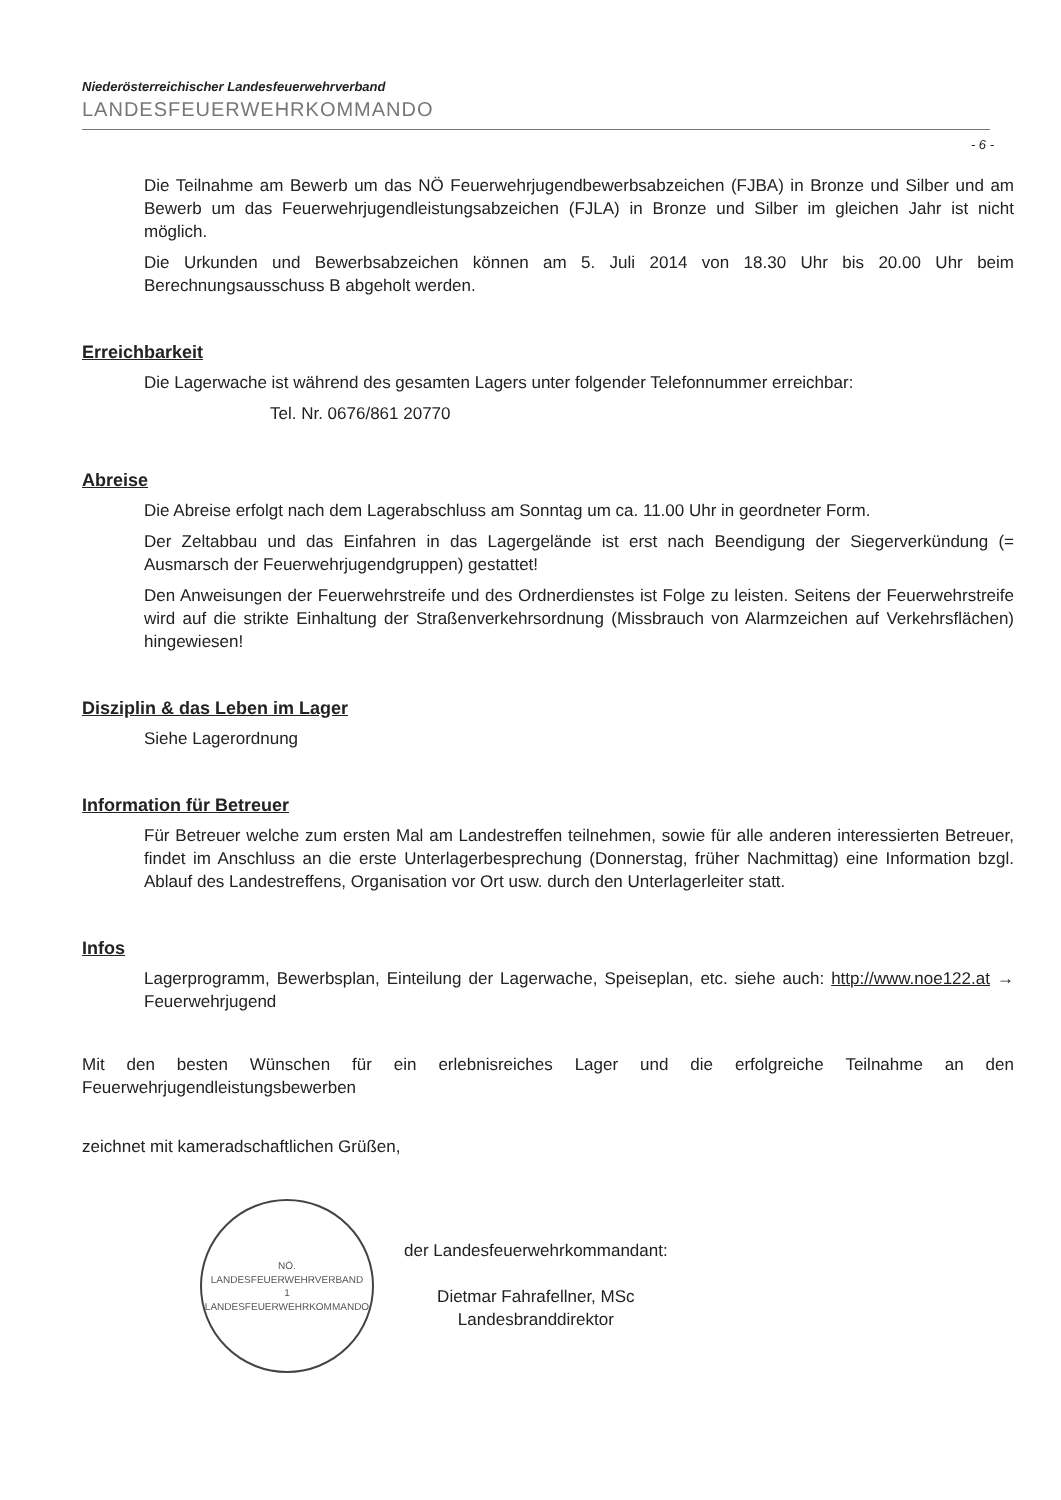Niederösterreichischer Landesfeuerwehrverband
LANDESFEUERWEHRKOMMANDO
- 6 -
Die Teilnahme am Bewerb um das NÖ Feuerwehrjugendbewerbsabzeichen (FJBA) in Bronze und Silber und am Bewerb um das Feuerwehrjugendleistungsabzeichen (FJLA) in Bronze und Silber im gleichen Jahr ist nicht möglich.
Die Urkunden und Bewerbsabzeichen können am 5. Juli 2014 von 18.30 Uhr bis 20.00 Uhr beim Berechnungsausschuss B abgeholt werden.
Erreichbarkeit
Die Lagerwache ist während des gesamten Lagers unter folgender Telefonnummer erreichbar:
Tel. Nr. 0676/861 20770
Abreise
Die Abreise erfolgt nach dem Lagerabschluss am Sonntag um ca. 11.00 Uhr in geordneter Form.
Der Zeltabbau und das Einfahren in das Lagergelände ist erst nach Beendigung der Siegerverkündung (= Ausmarsch der Feuerwehrjugendgruppen) gestattet!
Den Anweisungen der Feuerwehrstreife und des Ordnerdienstes ist Folge zu leisten. Seitens der Feuerwehrstreife wird auf die strikte Einhaltung der Straßenverkehrsordnung (Missbrauch von Alarmzeichen auf Verkehrsflächen) hingewiesen!
Disziplin & das Leben im Lager
Siehe Lagerordnung
Information für Betreuer
Für Betreuer welche zum ersten Mal am Landestreffen teilnehmen, sowie für alle anderen interessierten Betreuer, findet im Anschluss an die erste Unterlagerbesprechung (Donnerstag, früher Nachmittag) eine Information bzgl. Ablauf des Landestreffens, Organisation vor Ort usw. durch den Unterlagerleiter statt.
Infos
Lagerprogramm, Bewerbsplan, Einteilung der Lagerwache, Speiseplan, etc. siehe auch: http://www.noe122.at → Feuerwehrjugend
Mit den besten Wünschen für ein erlebnisreiches Lager und die erfolgreiche Teilnahme an den Feuerwehrjugendleistungsbewerben
zeichnet mit kameradschaftlichen Grüßen,
NÖ. LANDESFEUERWEHRVERBAND
1
LANDESFEUERWEHRKOMMANDO
der Landesfeuerwehrkommandant:
Dietmar Fahrafellner, MSc
Landesbranddirektor